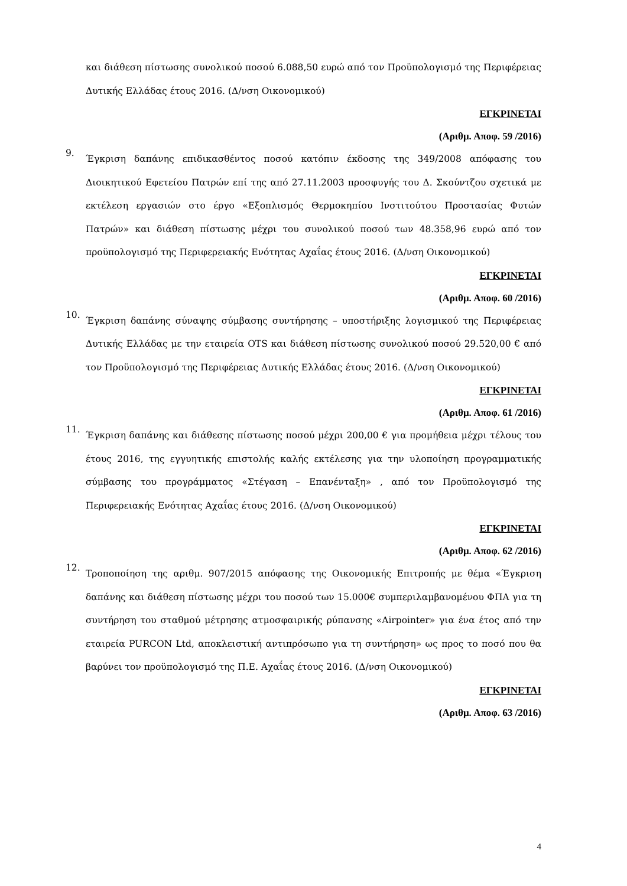και διάθεση πίστωσης συνολικού ποσού 6.088,50 ευρώ από τον Προϋπολογισμό της Περιφέρειας Δυτικής Ελλάδας έτους 2016. (Δ/νση Οικονομικού)
ΕΓΚΡΙΝΕΤΑΙ
(Αριθμ. Αποφ. 59 /2016)
9.
Έγκριση δαπάνης επιδικασθέντος ποσού κατόπιν έκδοσης της 349/2008 απόφασης του Διοικητικού Εφετείου Πατρών επί της από 27.11.2003 προσφυγής του Δ. Σκούντζου σχετικά με εκτέλεση εργασιών στο έργο «Εξοπλισμός Θερμοκηπίου Ινστιτούτου Προστασίας Φυτών Πατρών» και διάθεση πίστωσης μέχρι του συνολικού ποσού των 48.358,96 ευρώ από τον προϋπολογισμό της Περιφερειακής Ενότητας Αχαΐας έτους 2016. (Δ/νση Οικονομικού)
ΕΓΚΡΙΝΕΤΑΙ
(Αριθμ. Αποφ. 60 /2016)
10.
Έγκριση δαπάνης σύναψης σύμβασης συντήρησης – υποστήριξης λογισμικού της Περιφέρειας Δυτικής Ελλάδας με την εταιρεία OTS και διάθεση πίστωσης συνολικού ποσού 29.520,00 € από τον Προϋπολογισμό της Περιφέρειας Δυτικής Ελλάδας έτους 2016. (Δ/νση Οικονομικού)
ΕΓΚΡΙΝΕΤΑΙ
(Αριθμ. Αποφ. 61 /2016)
11.
Έγκριση δαπάνης και διάθεσης πίστωσης ποσού μέχρι 200,00 € για προμήθεια μέχρι τέλους του έτους 2016, της εγγυητικής επιστολής καλής εκτέλεσης για την υλοποίηση προγραμματικής σύμβασης του προγράμματος «Στέγαση – Επανένταξη» , από τον Προϋπολογισμό της Περιφερειακής Ενότητας Αχαΐας έτους 2016. (Δ/νση Οικονομικού)
ΕΓΚΡΙΝΕΤΑΙ
(Αριθμ. Αποφ. 62 /2016)
12.
Τροποποίηση της αριθμ. 907/2015 απόφασης της Οικονομικής Επιτροπής με θέμα «Έγκριση δαπάνης και διάθεση πίστωσης μέχρι του ποσού των 15.000€ συμπεριλαμβανομένου ΦΠΑ για τη συντήρηση του σταθμού μέτρησης ατμοσφαιρικής ρύπανσης «Airpointer» για ένα έτος από την εταιρεία PURCON Ltd, αποκλειστική αντιπρόσωπο για τη συντήρηση» ως προς το ποσό που θα βαρύνει τον προϋπολογισμό της Π.Ε. Αχαΐας έτους 2016. (Δ/νση Οικονομικού)
ΕΓΚΡΙΝΕΤΑΙ
(Αριθμ. Αποφ. 63 /2016)
4